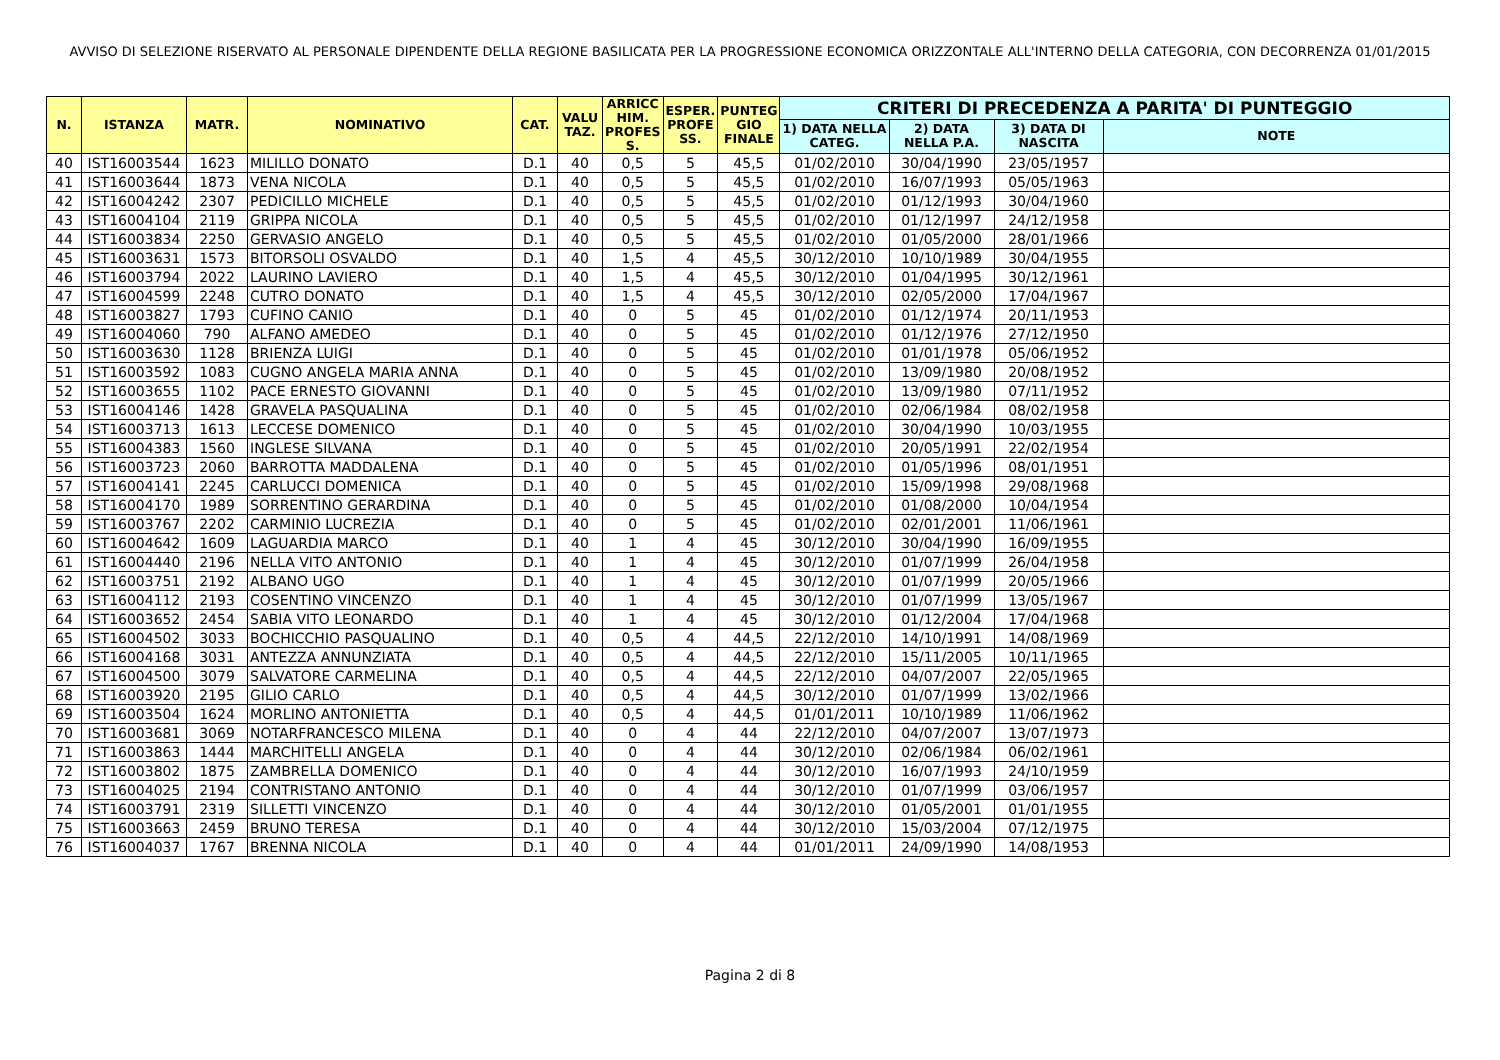AVVISO DI SELEZIONE RISERVATO AL PERSONALE DIPENDENTE DELLA REGIONE BASILICATA PER LA PROGRESSIONE ECONOMICA ORIZZONTALE ALL'INTERNO DELLA CATEGORIA, CON DECORRENZA 01/01/2015
| N. | ISTANZA | MATR. | NOMINATIVO | CAT. | VALU TAZ. | ARRICC HIM. PROFES S. | ESPER. PROFE SS. | PUNTEG GIO FINALE | CRITERI DI PRECEDENZA A PARITA' DI PUNTEGGIO | | | |
| --- | --- | --- | --- | --- | --- | --- | --- | --- | --- | --- | --- | --- |
| | | | | | | | | | 1) DATA NELLA CATEG. | 2) DATA NELLA P.A. | 3) DATA DI NASCITA | NOTE |
| 40 | IST16003544 | 1623 | MILILLO DONATO | D.1 | 40 | 0,5 | 5 | 45,5 | 01/02/2010 | 30/04/1990 | 23/05/1957 | |
| 41 | IST16003644 | 1873 | VENA NICOLA | D.1 | 40 | 0,5 | 5 | 45,5 | 01/02/2010 | 16/07/1993 | 05/05/1963 | |
| 42 | IST16004242 | 2307 | PEDICILLO MICHELE | D.1 | 40 | 0,5 | 5 | 45,5 | 01/02/2010 | 01/12/1993 | 30/04/1960 | |
| 43 | IST16004104 | 2119 | GRIPPA NICOLA | D.1 | 40 | 0,5 | 5 | 45,5 | 01/02/2010 | 01/12/1997 | 24/12/1958 | |
| 44 | IST16003834 | 2250 | GERVASIO ANGELO | D.1 | 40 | 0,5 | 5 | 45,5 | 01/02/2010 | 01/05/2000 | 28/01/1966 | |
| 45 | IST16003631 | 1573 | BITORSOLI OSVALDO | D.1 | 40 | 1,5 | 4 | 45,5 | 30/12/2010 | 10/10/1989 | 30/04/1955 | |
| 46 | IST16003794 | 2022 | LAURINO LAVIERO | D.1 | 40 | 1,5 | 4 | 45,5 | 30/12/2010 | 01/04/1995 | 30/12/1961 | |
| 47 | IST16004599 | 2248 | CUTRO DONATO | D.1 | 40 | 1,5 | 4 | 45,5 | 30/12/2010 | 02/05/2000 | 17/04/1967 | |
| 48 | IST16003827 | 1793 | CUFINO CANIO | D.1 | 40 | 0 | 5 | 45 | 01/02/2010 | 01/12/1974 | 20/11/1953 | |
| 49 | IST16004060 | 790 | ALFANO AMEDEO | D.1 | 40 | 0 | 5 | 45 | 01/02/2010 | 01/12/1976 | 27/12/1950 | |
| 50 | IST16003630 | 1128 | BRIENZA LUIGI | D.1 | 40 | 0 | 5 | 45 | 01/02/2010 | 01/01/1978 | 05/06/1952 | |
| 51 | IST16003592 | 1083 | CUGNO ANGELA MARIA ANNA | D.1 | 40 | 0 | 5 | 45 | 01/02/2010 | 13/09/1980 | 20/08/1952 | |
| 52 | IST16003655 | 1102 | PACE ERNESTO GIOVANNI | D.1 | 40 | 0 | 5 | 45 | 01/02/2010 | 13/09/1980 | 07/11/1952 | |
| 53 | IST16004146 | 1428 | GRAVELA PASQUALINA | D.1 | 40 | 0 | 5 | 45 | 01/02/2010 | 02/06/1984 | 08/02/1958 | |
| 54 | IST16003713 | 1613 | LECCESE DOMENICO | D.1 | 40 | 0 | 5 | 45 | 01/02/2010 | 30/04/1990 | 10/03/1955 | |
| 55 | IST16004383 | 1560 | INGLESE SILVANA | D.1 | 40 | 0 | 5 | 45 | 01/02/2010 | 20/05/1991 | 22/02/1954 | |
| 56 | IST16003723 | 2060 | BARROTTA MADDALENA | D.1 | 40 | 0 | 5 | 45 | 01/02/2010 | 01/05/1996 | 08/01/1951 | |
| 57 | IST16004141 | 2245 | CARLUCCI DOMENICA | D.1 | 40 | 0 | 5 | 45 | 01/02/2010 | 15/09/1998 | 29/08/1968 | |
| 58 | IST16004170 | 1989 | SORRENTINO GERARDINA | D.1 | 40 | 0 | 5 | 45 | 01/02/2010 | 01/08/2000 | 10/04/1954 | |
| 59 | IST16003767 | 2202 | CARMINIO LUCREZIA | D.1 | 40 | 0 | 5 | 45 | 01/02/2010 | 02/01/2001 | 11/06/1961 | |
| 60 | IST16004642 | 1609 | LAGUARDIA MARCO | D.1 | 40 | 1 | 4 | 45 | 30/12/2010 | 30/04/1990 | 16/09/1955 | |
| 61 | IST16004440 | 2196 | NELLA VITO ANTONIO | D.1 | 40 | 1 | 4 | 45 | 30/12/2010 | 01/07/1999 | 26/04/1958 | |
| 62 | IST16003751 | 2192 | ALBANO UGO | D.1 | 40 | 1 | 4 | 45 | 30/12/2010 | 01/07/1999 | 20/05/1966 | |
| 63 | IST16004112 | 2193 | COSENTINO VINCENZO | D.1 | 40 | 1 | 4 | 45 | 30/12/2010 | 01/07/1999 | 13/05/1967 | |
| 64 | IST16003652 | 2454 | SABIA VITO LEONARDO | D.1 | 40 | 1 | 4 | 45 | 30/12/2010 | 01/12/2004 | 17/04/1968 | |
| 65 | IST16004502 | 3033 | BOCHICCHIO PASQUALINO | D.1 | 40 | 0,5 | 4 | 44,5 | 22/12/2010 | 14/10/1991 | 14/08/1969 | |
| 66 | IST16004168 | 3031 | ANTEZZA ANNUNZIATA | D.1 | 40 | 0,5 | 4 | 44,5 | 22/12/2010 | 15/11/2005 | 10/11/1965 | |
| 67 | IST16004500 | 3079 | SALVATORE CARMELINA | D.1 | 40 | 0,5 | 4 | 44,5 | 22/12/2010 | 04/07/2007 | 22/05/1965 | |
| 68 | IST16003920 | 2195 | GILIO CARLO | D.1 | 40 | 0,5 | 4 | 44,5 | 30/12/2010 | 01/07/1999 | 13/02/1966 | |
| 69 | IST16003504 | 1624 | MORLINO ANTONIETTA | D.1 | 40 | 0,5 | 4 | 44,5 | 01/01/2011 | 10/10/1989 | 11/06/1962 | |
| 70 | IST16003681 | 3069 | NOTARFRANCESCO MILENA | D.1 | 40 | 0 | 4 | 44 | 22/12/2010 | 04/07/2007 | 13/07/1973 | |
| 71 | IST16003863 | 1444 | MARCHITELLI ANGELA | D.1 | 40 | 0 | 4 | 44 | 30/12/2010 | 02/06/1984 | 06/02/1961 | |
| 72 | IST16003802 | 1875 | ZAMBRELLA DOMENICO | D.1 | 40 | 0 | 4 | 44 | 30/12/2010 | 16/07/1993 | 24/10/1959 | |
| 73 | IST16004025 | 2194 | CONTRISTANO ANTONIO | D.1 | 40 | 0 | 4 | 44 | 30/12/2010 | 01/07/1999 | 03/06/1957 | |
| 74 | IST16003791 | 2319 | SILLETTI VINCENZO | D.1 | 40 | 0 | 4 | 44 | 30/12/2010 | 01/05/2001 | 01/01/1955 | |
| 75 | IST16003663 | 2459 | BRUNO TERESA | D.1 | 40 | 0 | 4 | 44 | 30/12/2010 | 15/03/2004 | 07/12/1975 | |
| 76 | IST16004037 | 1767 | BRENNA NICOLA | D.1 | 40 | 0 | 4 | 44 | 01/01/2011 | 24/09/1990 | 14/08/1953 | |
Pagina 2 di 8